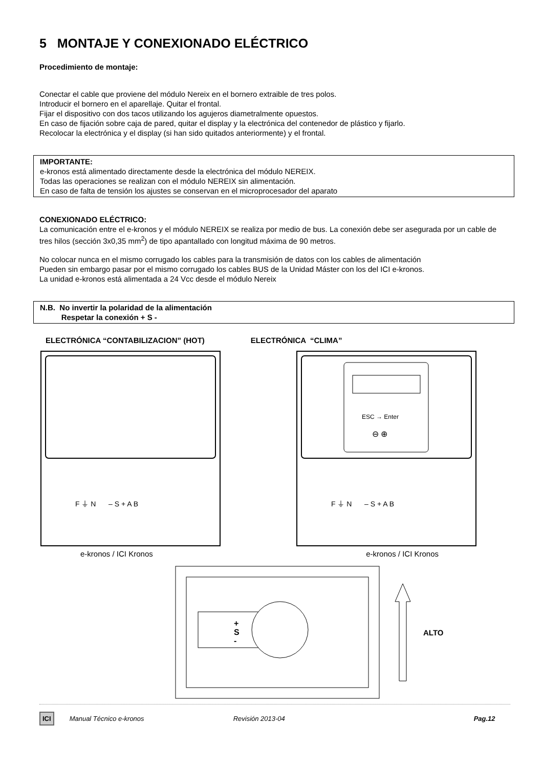5 MONTAJE Y CONEXIONADO ELÉCTRICO
Procedimiento de montaje:
Conectar el cable que proviene del módulo Nereix en el bornero extraible de tres polos.
Introducir el bornero en el aparellaje. Quitar el frontal.
Fijar el dispositivo con dos tacos utilizando los agujeros diametralmente opuestos.
En caso de fijación sobre caja de pared, quitar el display y la electrónica del contenedor de plástico y fijarlo.
Recolocar la electrónica y el display (si han sido quitados anteriormente) y el frontal.
IMPORTANTE:
e-kronos está alimentado directamente desde la electrónica del módulo NEREIX.
Todas las operaciones se realizan con el módulo NEREIX sin alimentación.
En caso de falta de tensión los ajustes se conservan en el microprocesador del aparato
CONEXIONADO ELÉCTRICO:
La comunicación entre el e-kronos y el módulo NEREIX se realiza por medio de bus. La conexión debe ser asegurada por un cable de tres hilos (sección 3x0,35 mm<sup>2</sup>) de tipo apantallado con longitud máxima de 90 metros.
No colocar nunca en el mismo corrugado los cables para la transmisión de datos con los cables de alimentación
Pueden sin embargo pasar por el mismo corrugado los cables BUS de la Unidad Máster con los del ICI e-kronos.
La unidad e-kronos está alimentada a 24 Vcc desde el módulo Nereix
N.B. No invertir la polaridad de la alimentación
Respetar la conexión + S -
ELECTRÓNICA “CONTABILIZACION” (HOT)
ELECTRÓNICA “CLIMA”
F ⏚ N
– S + A B
ESC → Enter
⊖ ⊕
F ⏚ N
– S + A B
e-kronos / ICI Kronos e-kronos / ICI Kronos
+
S
-
ALTO
ICI Manual Técnico e-kronos Revisión 2013-04 Pag.12